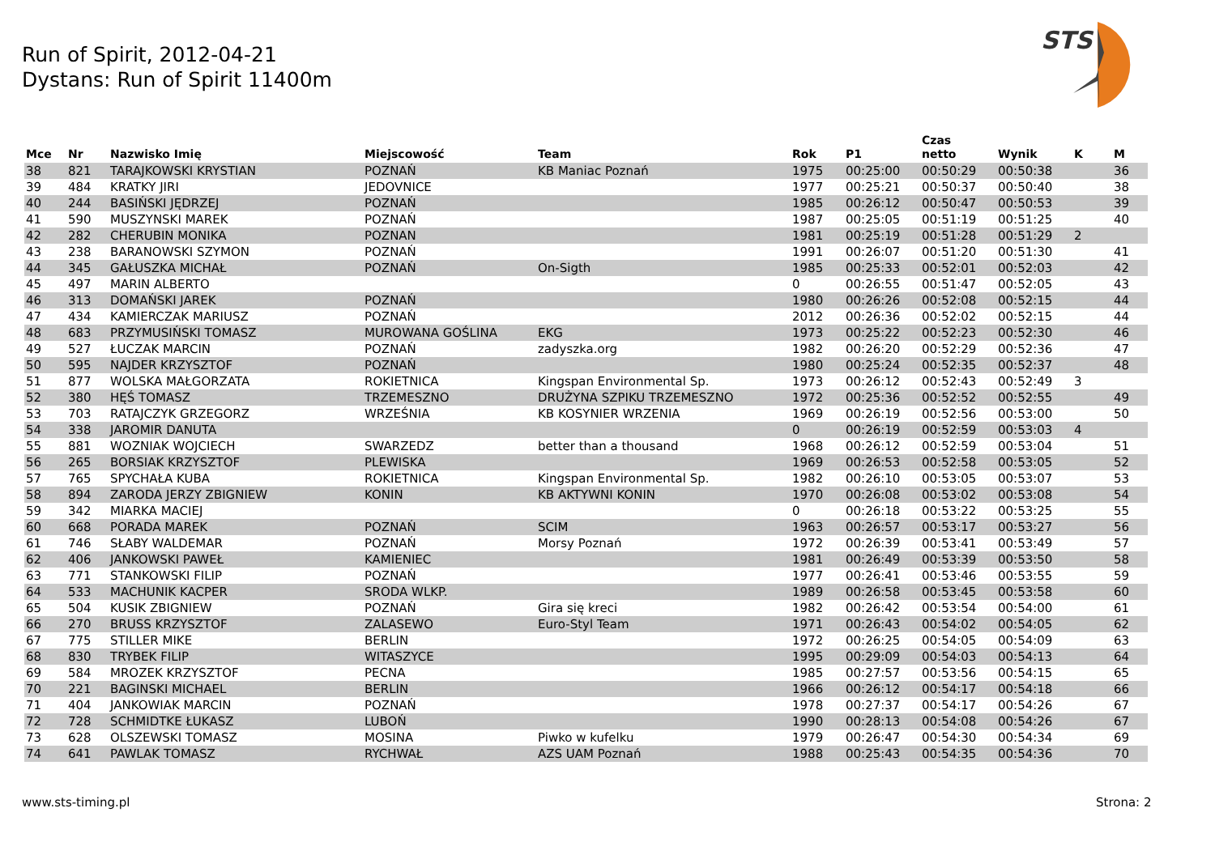Run of Spirit, 2012-04-21
Dystans: Run of Spirit 11400m
STS
| Mce | Nr | Nazwisko Imię | Miejscowość | Team | Rok | P1 | Czas netto | Wynik | K | M |
| --- | --- | --- | --- | --- | --- | --- | --- | --- | --- | --- |
| 38 | 821 | TARAJKOWSKI KRYSTIAN | POZNAŃ | KB Maniac Poznań | 1975 | 00:25:00 | 00:50:29 | 00:50:38 | | 36 |
| 39 | 484 | KRATKY JIRI | JEDOVNICE | | 1977 | 00:25:21 | 00:50:37 | 00:50:40 | | 38 |
| 40 | 244 | BASIŃSKI JĘDRZEJ | POZNAŃ | | 1985 | 00:26:12 | 00:50:47 | 00:50:53 | | 39 |
| 41 | 590 | MUSZYNSKI MAREK | POZNAŃ | | 1987 | 00:25:05 | 00:51:19 | 00:51:25 | | 40 |
| 42 | 282 | CHERUBIN MONIKA | POZNAN | | 1981 | 00:25:19 | 00:51:28 | 00:51:29 | 2 | |
| 43 | 238 | BARANOWSKI SZYMON | POZNAŃ | | 1991 | 00:26:07 | 00:51:20 | 00:51:30 | | 41 |
| 44 | 345 | GAŁUSZKA MICHAŁ | POZNAŃ | On-Sigth | 1985 | 00:25:33 | 00:52:01 | 00:52:03 | | 42 |
| 45 | 497 | MARIN ALBERTO | | | 0 | 00:26:55 | 00:51:47 | 00:52:05 | | 43 |
| 46 | 313 | DOMAŃSKI JAREK | POZNAŃ | | 1980 | 00:26:26 | 00:52:08 | 00:52:15 | | 44 |
| 47 | 434 | KAMIERCZAK MARIUSZ | POZNAŃ | | 2012 | 00:26:36 | 00:52:02 | 00:52:15 | | 44 |
| 48 | 683 | PRZYMUSIŃSKI TOMASZ | MUROWANA GOŚLINA | EKG | 1973 | 00:25:22 | 00:52:23 | 00:52:30 | | 46 |
| 49 | 527 | ŁUCZAK MARCIN | POZNAŃ | zadyszka.org | 1982 | 00:26:20 | 00:52:29 | 00:52:36 | | 47 |
| 50 | 595 | NAJDER KRZYSZTOF | POZNAŃ | | 1980 | 00:25:24 | 00:52:35 | 00:52:37 | | 48 |
| 51 | 877 | WOLSKA MAŁGORZATA | ROKIETNICA | Kingspan Environmental Sp. | 1973 | 00:26:12 | 00:52:43 | 00:52:49 | 3 | |
| 52 | 380 | HĘŚ TOMASZ | TRZEMESZNO | DRUŻYNA SZPIKU TRZEMESZNO | 1972 | 00:25:36 | 00:52:52 | 00:52:55 | | 49 |
| 53 | 703 | RATAJCZYK GRZEGORZ | WRZEŚNIA | KB KOSYNIER WRZENIA | 1969 | 00:26:19 | 00:52:56 | 00:53:00 | | 50 |
| 54 | 338 | JAROMIR DANUTA | | | 0 | 00:26:19 | 00:52:59 | 00:53:03 | 4 | |
| 55 | 881 | WOZNIAK WOJCIECH | SWARZEDZ | better than a thousand | 1968 | 00:26:12 | 00:52:59 | 00:53:04 | | 51 |
| 56 | 265 | BORSIAK KRZYSZTOF | PLEWISKA | | 1969 | 00:26:53 | 00:52:58 | 00:53:05 | | 52 |
| 57 | 765 | SPYCHAŁA KUBA | ROKIETNICA | Kingspan Environmental Sp. | 1982 | 00:26:10 | 00:53:05 | 00:53:07 | | 53 |
| 58 | 894 | ZARODA JERZY ZBIGNIEW | KONIN | KB AKTYWNI KONIN | 1970 | 00:26:08 | 00:53:02 | 00:53:08 | | 54 |
| 59 | 342 | MIARKA MACIEJ | | | 0 | 00:26:18 | 00:53:22 | 00:53:25 | | 55 |
| 60 | 668 | PORADA MAREK | POZNAŃ | SCIM | 1963 | 00:26:57 | 00:53:17 | 00:53:27 | | 56 |
| 61 | 746 | SŁABY WALDEMAR | POZNAŃ | Morsy Poznań | 1972 | 00:26:39 | 00:53:41 | 00:53:49 | | 57 |
| 62 | 406 | JANKOWSKI PAWEŁ | KAMIENIEC | | 1981 | 00:26:49 | 00:53:39 | 00:53:50 | | 58 |
| 63 | 771 | STANKOWSKI FILIP | POZNAŃ | | 1977 | 00:26:41 | 00:53:46 | 00:53:55 | | 59 |
| 64 | 533 | MACHUNIK KACPER | SRODA WLKP. | | 1989 | 00:26:58 | 00:53:45 | 00:53:58 | | 60 |
| 65 | 504 | KUSIK ZBIGNIEW | POZNAŃ | Gira się kreci | 1982 | 00:26:42 | 00:53:54 | 00:54:00 | | 61 |
| 66 | 270 | BRUSS KRZYSZTOF | ZALASEWO | Euro-Styl Team | 1971 | 00:26:43 | 00:54:02 | 00:54:05 | | 62 |
| 67 | 775 | STILLER MIKE | BERLIN | | 1972 | 00:26:25 | 00:54:05 | 00:54:09 | | 63 |
| 68 | 830 | TRYBEK FILIP | WITASZYCE | | 1995 | 00:29:09 | 00:54:03 | 00:54:13 | | 64 |
| 69 | 584 | MROZEK KRZYSZTOF | PECNA | | 1985 | 00:27:57 | 00:53:56 | 00:54:15 | | 65 |
| 70 | 221 | BAGINSKI MICHAEL | BERLIN | | 1966 | 00:26:12 | 00:54:17 | 00:54:18 | | 66 |
| 71 | 404 | JANKOWIAK MARCIN | POZNAŃ | | 1978 | 00:27:37 | 00:54:17 | 00:54:26 | | 67 |
| 72 | 728 | SCHMIDTKE ŁUKASZ | LUBOŃ | | 1990 | 00:28:13 | 00:54:08 | 00:54:26 | | 67 |
| 73 | 628 | OLSZEWSKI TOMASZ | MOSINA | Piwko w kufelku | 1979 | 00:26:47 | 00:54:30 | 00:54:34 | | 69 |
| 74 | 641 | PAWLAK TOMASZ | RYCHWAŁ | AZS UAM Poznań | 1988 | 00:25:43 | 00:54:35 | 00:54:36 | | 70 |
www.sts-timing.pl Strona: 2